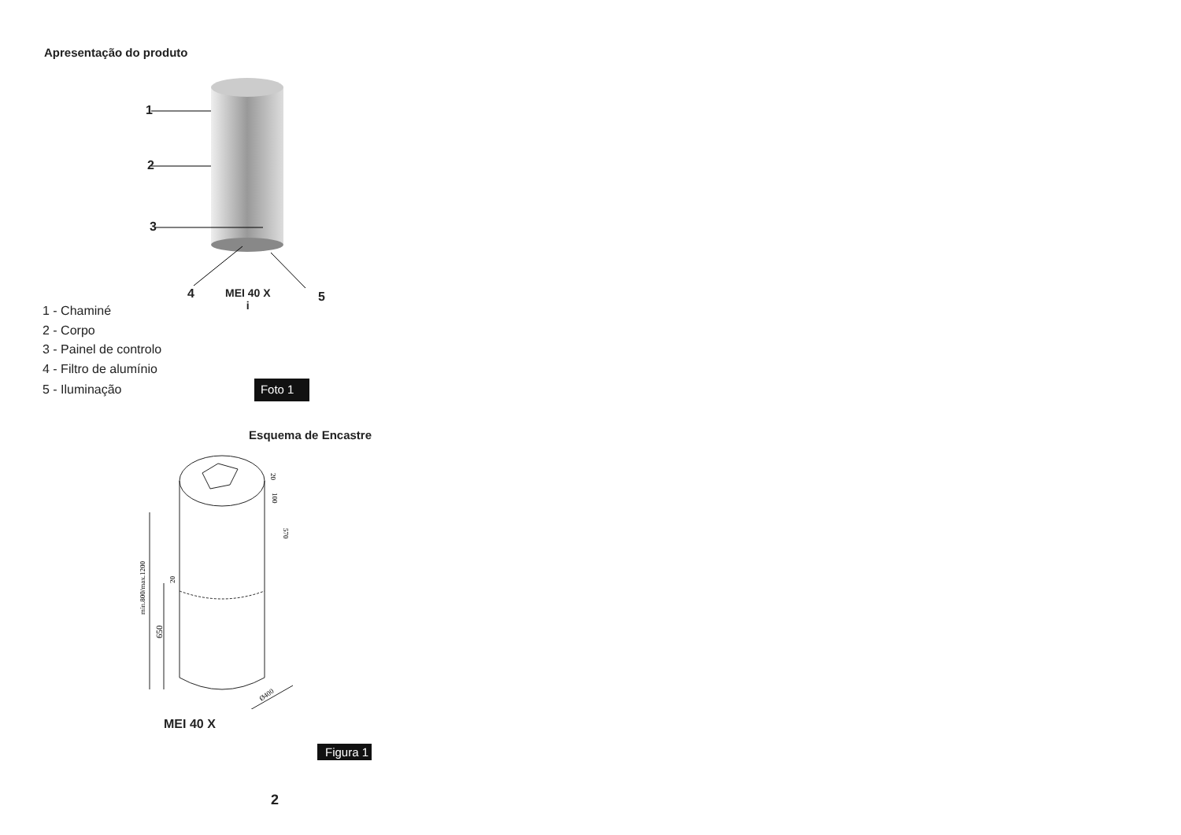Apresentação do produto
1
2
3
4
MEI 40 X
i
5
1 - Chaminé
2 - Corpo
3 - Painel de controlo
4 - Filtro de alumínio
5 - Iluminação Foto 1
Esquema de Encastre
min.800/max.1200
650
20
100
570
20
Ø400
MEI 40 X
Figura 1
2